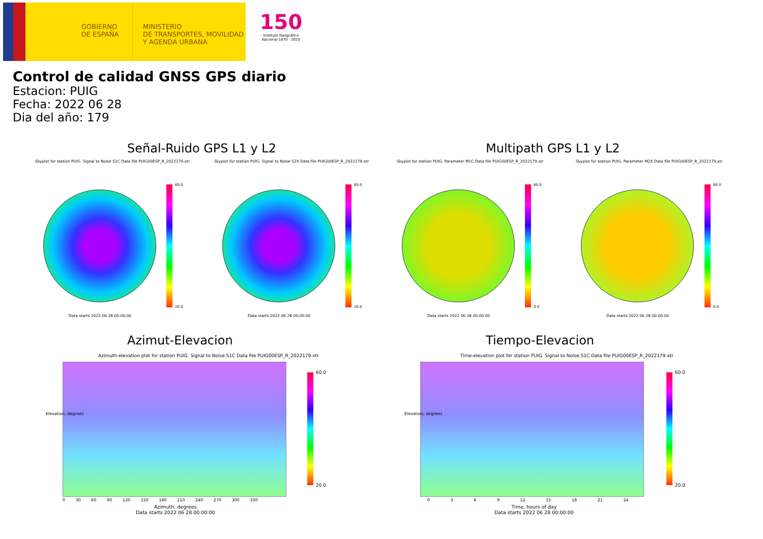GOBIERNO
DE ESPAÑA
MINISTERIO
DE TRANSPORTES, MOVILIDAD
Y AGENDA URBANA
150
Instituto Geográfico
Nacional 1870 · 2020
Control de calidad GNSS GPS diario
Estacion: PUIG
Fecha: 2022 06 28
Dia del año: 179
Señal-Ruido GPS L1 y L2 Multipath GPS L1 y L2
Skyplot for station PUIG. Signal to Noise S1C Data file PUIG00ESP_R_2022179.xtr Skyplot for station PUIG. Signal to Noise S2X Data file PUIG00ESP_R_2022179.xtr Skyplot for station PUIG. Parameter M1C Data file PUIG00ESP_R_2022179.xtr Skyplot for station PUIG. Parameter M2X Data file PUIG00ESP_R_2022179.xtr
60.0
20.0
60.0
20.0
80.0
0.0
80.0
0.0
Data starts 2022 06 28 00:00:00 Data starts 2022 06 28 00:00:00 Data starts 2022 06 28 00:00:00 Data starts 2022 06 28 00:00:00
Azimut-Elevacion Tiempo-Elevacion
Azimuth-elevation plot for station PUIG. Signal to Noise S1C Data file PUIG00ESP_R_2022179.xtr Time-elevation plot for station PUIG. Signal to Noise S1C Data file PUIG00ESP_R_2022179.xtr
Elevation, degrees Elevation, degrees
0 30 60 90 120 150 180 210 240 270 300 330 0 3 6 9 12 15 18 21 24
Azimuth, degrees
Data starts 2022 06 28 00:00:00
Time, hours of day
Data starts 2022 06 28 00:00:00
60.0
20.0
60.0
20.0